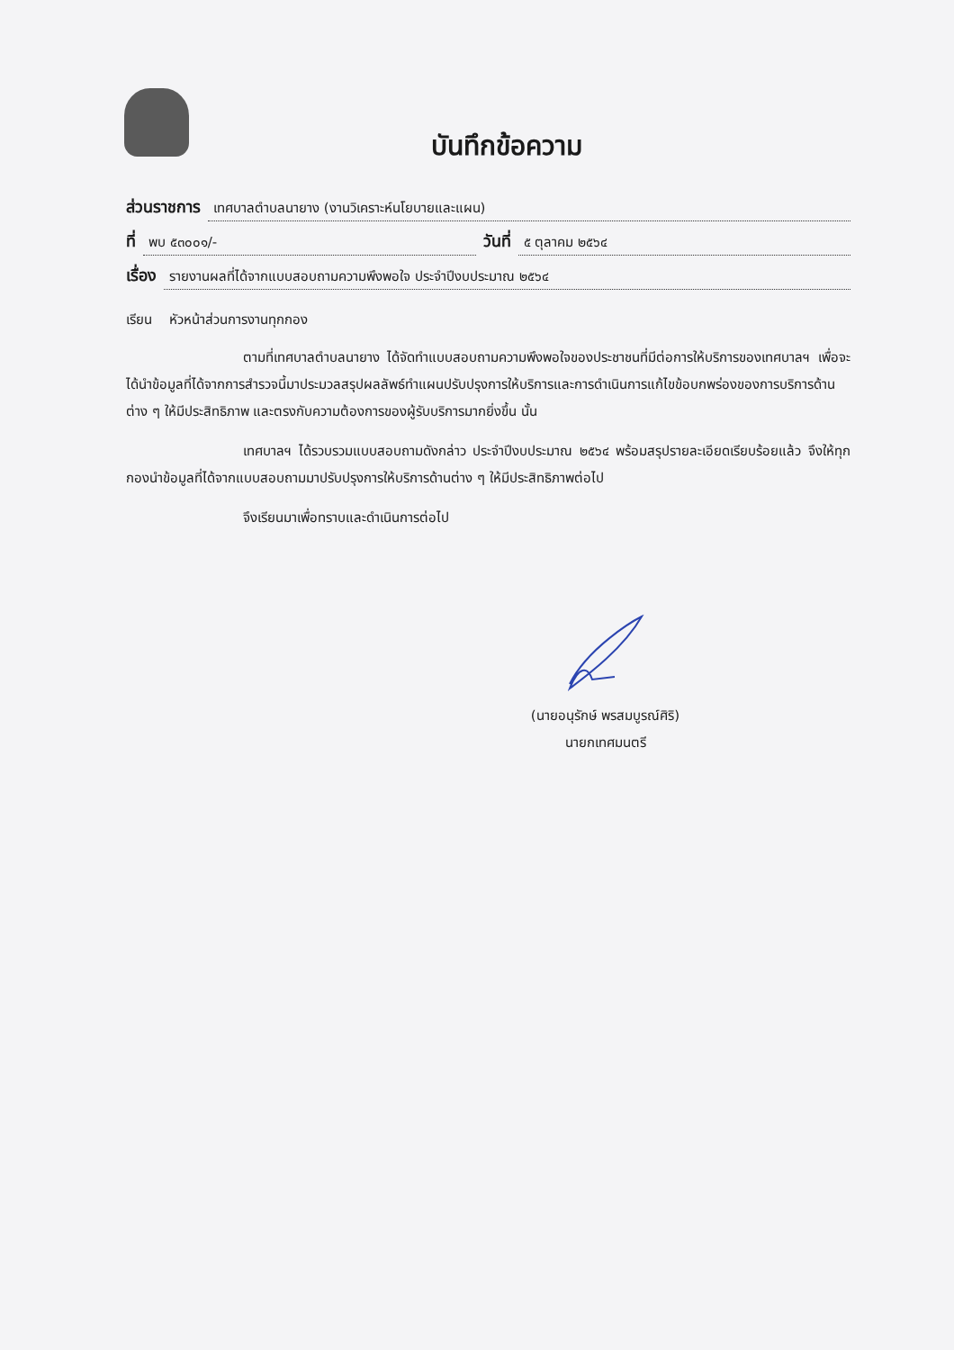บันทึกข้อความ
ส่วนราชการ เทศบาลตำบลนายาง (งานวิเคราะห์นโยบายและแผน)
ที่ พบ ๕๓๐๐๑/- วันที่ ๕ ตุลาคม ๒๕๖๔
เรื่อง รายงานผลที่ได้จากแบบสอบถามความพึงพอใจ ประจำปีงบประมาณ ๒๕๖๔
เรียน หัวหน้าส่วนการงานทุกกอง
ตามที่เทศบาลตำบลนายาง ได้จัดทำแบบสอบถามความพึงพอใจของประชาชนที่มีต่อการให้บริการของเทศบาลฯ เพื่อจะได้นำข้อมูลที่ได้จากการสำรวจนี้มาประมวลสรุปผลลัพธ์ทำแผนปรับปรุงการให้บริการและการดำเนินการแก้ไขข้อบกพร่องของการบริการด้านต่าง ๆ ให้มีประสิทธิภาพ และตรงกับความต้องการของผู้รับบริการมากยิ่งขึ้น นั้น
เทศบาลฯ ได้รวบรวมแบบสอบถามดังกล่าว ประจำปีงบประมาณ ๒๕๖๔ พร้อมสรุปรายละเอียดเรียบร้อยแล้ว จึงให้ทุกกองนำข้อมูลที่ได้จากแบบสอบถามมาปรับปรุงการให้บริการด้านต่าง ๆ ให้มีประสิทธิภาพต่อไป
จึงเรียนมาเพื่อทราบและดำเนินการต่อไป
(นายอนุรักษ์ พรสมบูรณ์ศิริ)
นายกเทศมนตรี